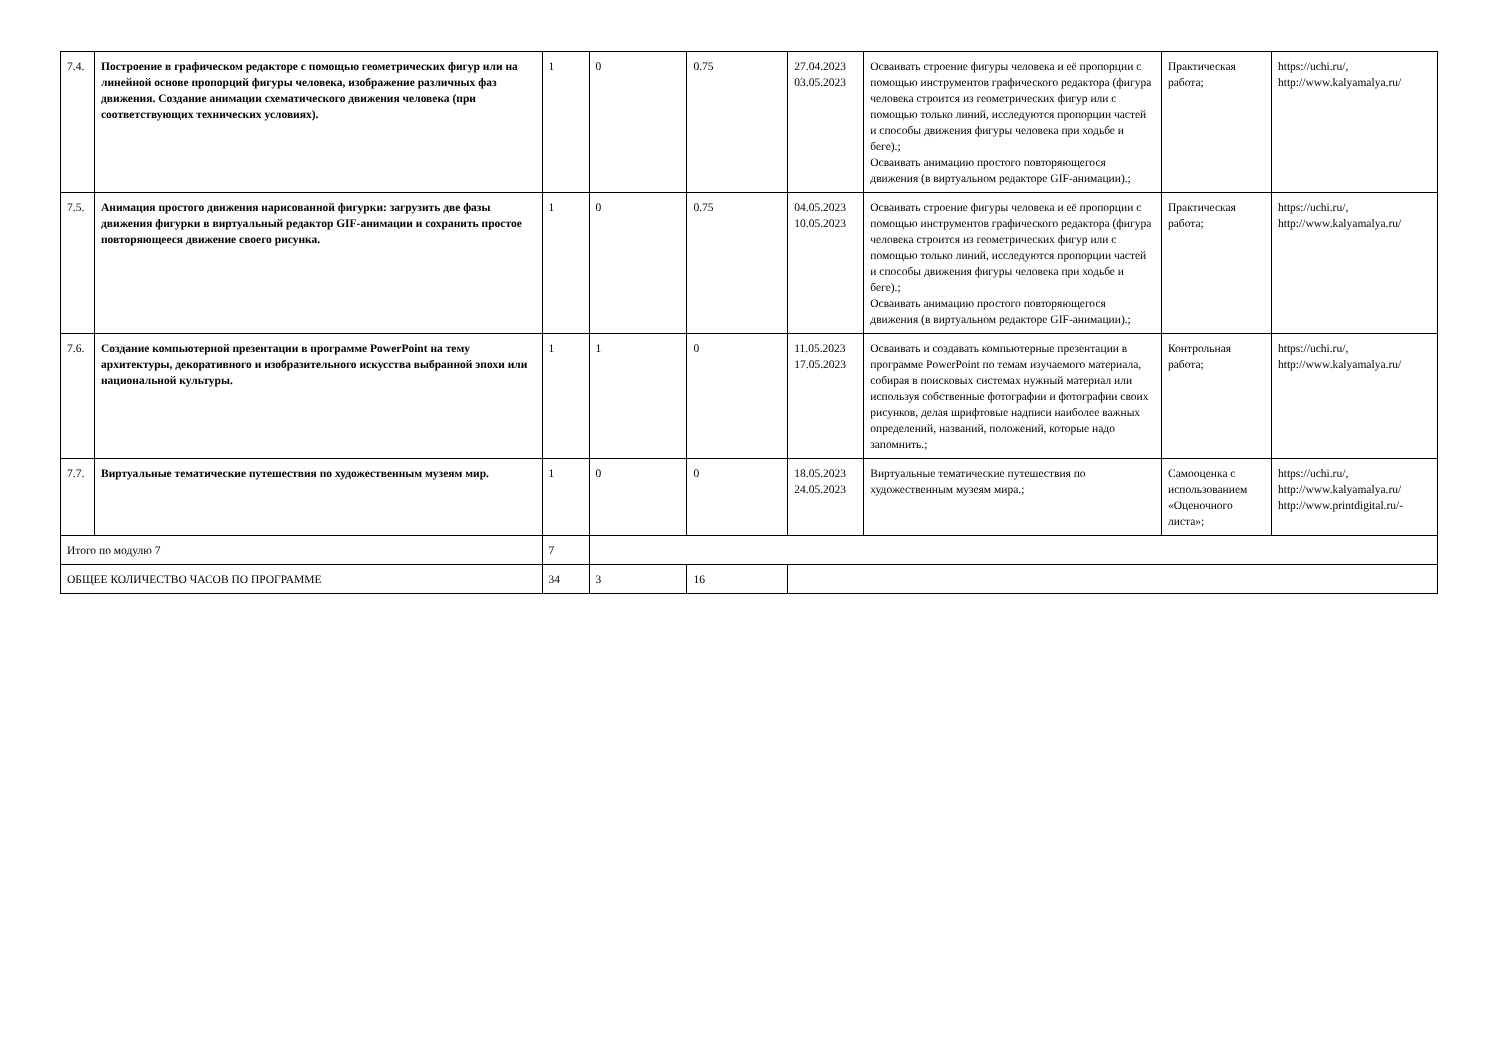| 7.4. | Построение в графическом редакторе с помощью геометрических фигур или на линейной основе пропорций фигуры человека, изображение различных фаз движения. Создание анимации схематического движения человека (при соответствующих технических условиях). | 1 | 0 | 0.75 | 27.04.2023 03.05.2023 | Осваивать строение фигуры человека и её пропорции с помощью инструментов графического редактора (фигура человека строится из геометрических фигур или с помощью только линий, исследуются пропорции частей и способы движения фигуры человека при ходьбе и беге).; Осваивать анимацию простого повторяющегося движения (в виртуальном редакторе GIF-анимации).; | Практическая работа; | https://uchi.ru/, http://www.kalyamalya.ru/ |
| 7.5. | Анимация простого движения нарисованной фигурки: загрузить две фазы движения фигурки в виртуальный редактор GIF-анимации и сохранить простое повторяющееся движение своего рисунка. | 1 | 0 | 0.75 | 04.05.2023 10.05.2023 | Осваивать строение фигуры человека и её пропорции с помощью инструментов графического редактора (фигура человека строится из геометрических фигур или с помощью только линий, исследуются пропорции частей и способы движения фигуры человека при ходьбе и беге).; Осваивать анимацию простого повторяющегося движения (в виртуальном редакторе GIF-анимации).; | Практическая работа; | https://uchi.ru/, http://www.kalyamalya.ru/ |
| 7.6. | Создание компьютерной презентации в программе PowerPoint на тему архитектуры, декоративного и изобразительного искусства выбранной эпохи или национальной культуры. | 1 | 1 | 0 | 11.05.2023 17.05.2023 | Осваивать и создавать компьютерные презентации в программе PowerPoint по темам изучаемого материала, собирая в поисковых системах нужный материал или используя собственные фотографии и фотографии своих рисунков, делая шрифтовые надписи наиболее важных определений, названий, положений, которые надо запомнить.; | Контрольная работа; | https://uchi.ru/, http://www.kalyamalya.ru/ |
| 7.7. | Виртуальные тематические путешествия по художественным музеям мир. | 1 | 0 | 0 | 18.05.2023 24.05.2023 | Виртуальные тематические путешествия по художественным музеям мира.; | Самооценка с использованием «Оценочного листа»; | https://uchi.ru/, http://www.kalyamalya.ru/ http://www.printdigital.ru/- |
| Итого по модулю 7 | | 7 | | | | | | |
| ОБЩЕЕ КОЛИЧЕСТВО ЧАСОВ ПО ПРОГРАММЕ | | 34 | 3 | 16 | | | | |